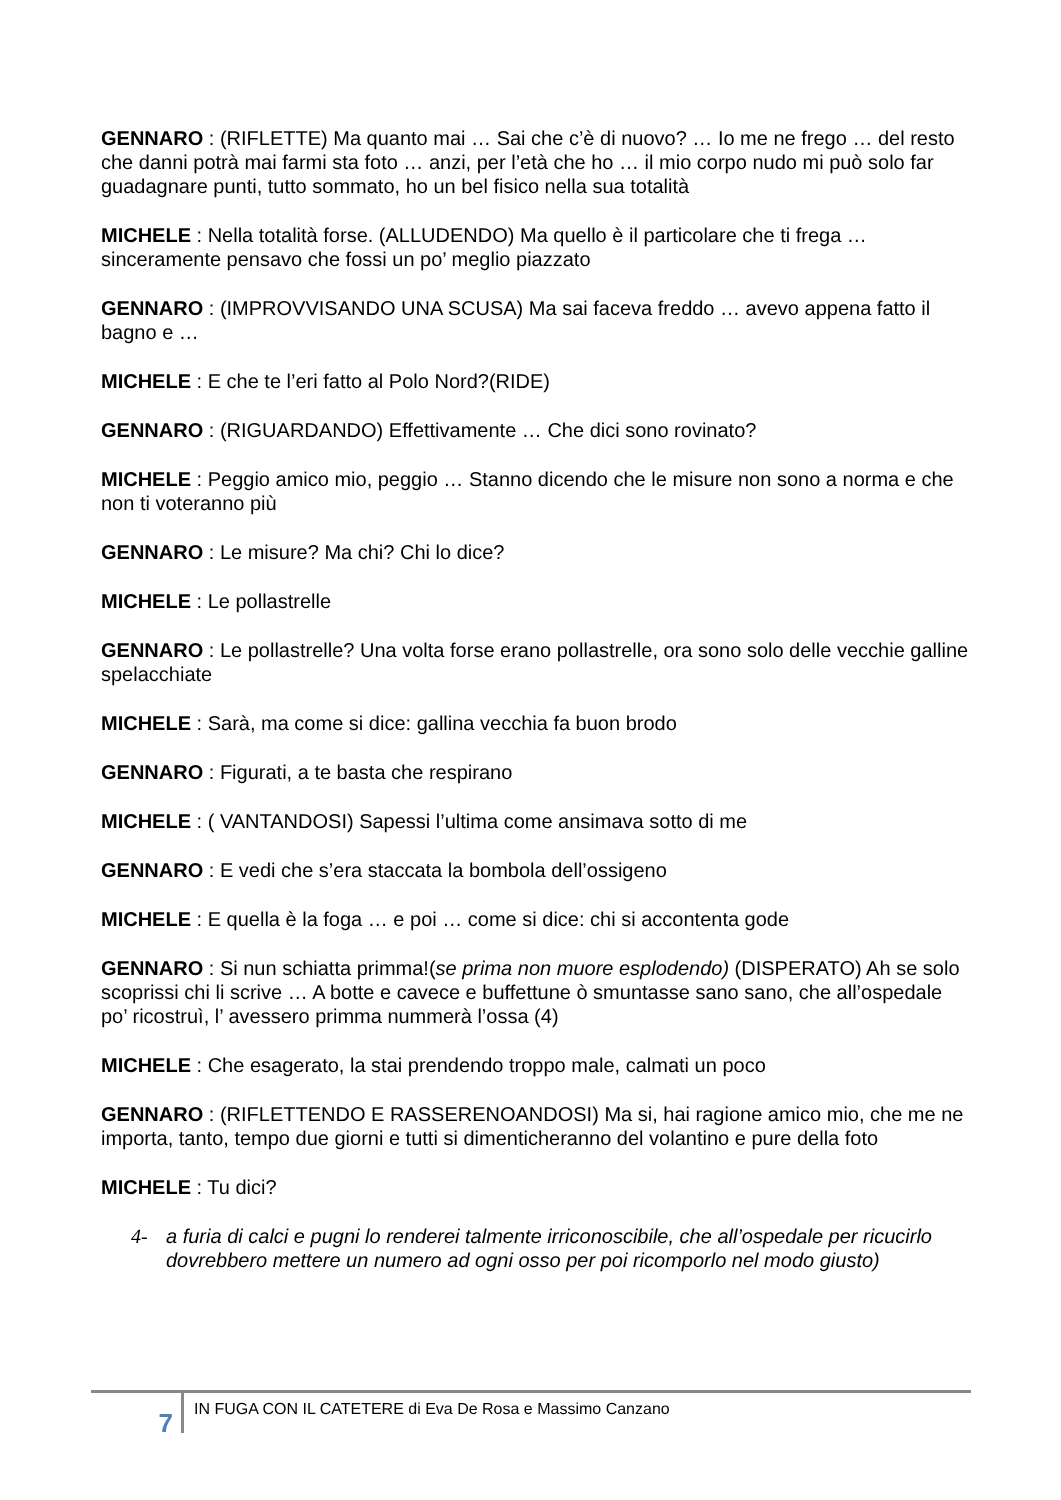GENNARO : (RIFLETTE) Ma quanto mai … Sai che c’è di nuovo? … Io me ne frego … del resto che danni potrà mai farmi sta foto … anzi, per l’età che ho … il mio corpo nudo mi può solo far guadagnare punti, tutto sommato, ho un bel fisico nella sua totalità
MICHELE : Nella totalità forse. (ALLUDENDO) Ma quello è il particolare che ti frega … sinceramente pensavo che fossi un po’ meglio piazzato
GENNARO : (IMPROVVISANDO UNA SCUSA) Ma sai faceva freddo … avevo appena fatto il bagno e …
MICHELE : E che te l’eri fatto al Polo Nord?(RIDE)
GENNARO : (RIGUARDANDO) Effettivamente … Che dici sono rovinato?
MICHELE : Peggio amico mio, peggio … Stanno dicendo che le misure non sono a norma e che non ti voteranno più
GENNARO : Le misure? Ma chi? Chi lo dice?
MICHELE : Le pollastrelle
GENNARO : Le pollastrelle? Una volta forse erano pollastrelle, ora sono solo delle vecchie galline spelacchiate
MICHELE : Sarà, ma come si dice: gallina vecchia fa buon brodo
GENNARO : Figurati, a te basta che respirano
MICHELE : ( VANTANDOSI) Sapessi l’ultima come ansimava sotto di me
GENNARO : E vedi che s’era staccata la bombola dell’ossigeno
MICHELE : E quella è la foga … e poi … come si dice: chi si accontenta gode
GENNARO : Si nun schiatta primma!(se prima non muore esplodendo) (DISPERATO) Ah se solo scoprissi chi li scrive … A botte e cavece e buffettune ò smuntasse sano sano, che all’ospedale po’ ricostruì, l’ avessero primma nummerà l’ossa (4)
MICHELE : Che esagerato, la stai prendendo troppo male, calmati un poco
GENNARO : (RIFLETTENDO E RASSERENOANDOSI) Ma si, hai ragione amico mio, che me ne importa, tanto, tempo due giorni e tutti si dimenticheranno del volantino e pure della foto
MICHELE : Tu dici?
4- a furia di calci e pugni lo renderei talmente irriconoscibile, che all’ospedale per ricucirlo dovrebbero mettere un numero ad ogni osso per poi ricomporlo nel modo giusto)
7
IN FUGA CON IL CATETERE di Eva De Rosa e Massimo Canzano